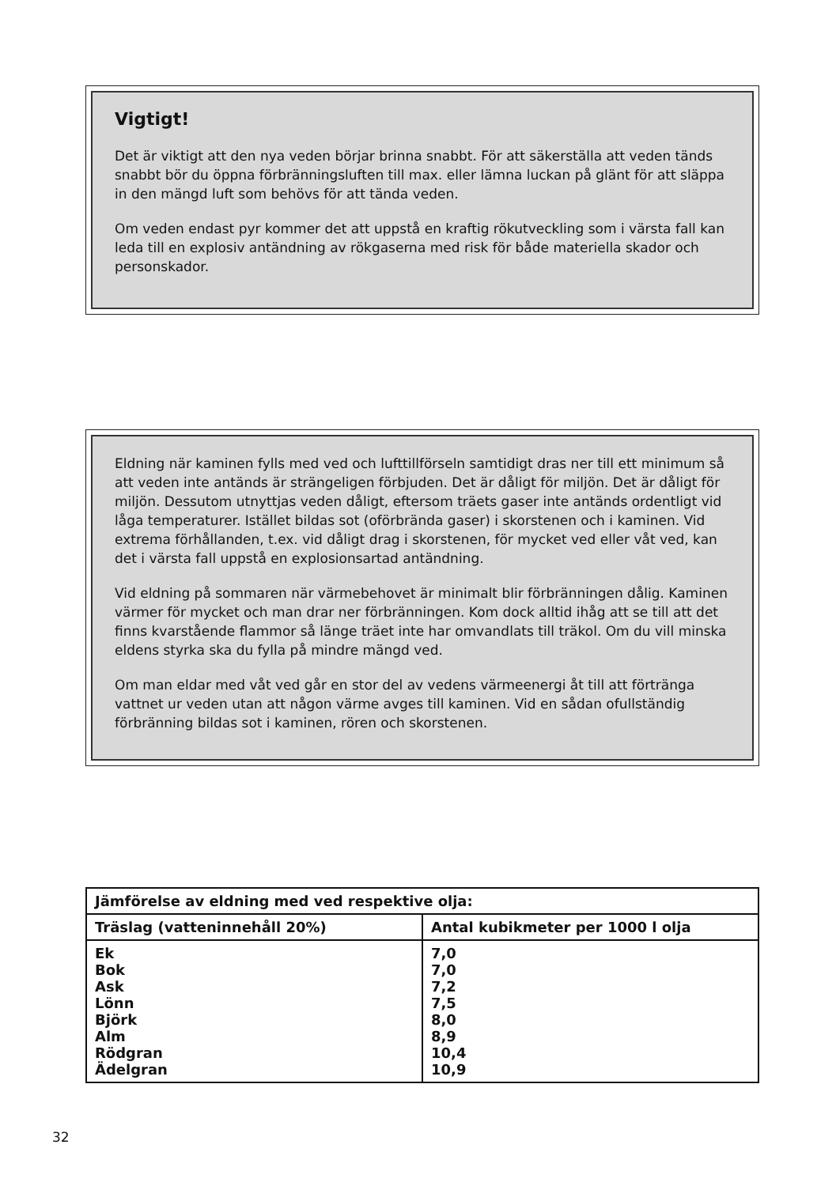Vigtigt!
Det är viktigt att den nya veden börjar brinna snabbt. För att säkerställa att veden tänds snabbt bör du öppna förbränningsluften till max. eller lämna luckan på glänt för att släppa in den mängd luft som behövs för att tända veden.
Om veden endast pyr kommer det att uppstå en kraftig rökutveckling som i värsta fall kan leda till en explosiv antändning av rökgaserna med risk för både materiella skador och personskador.
Eldning när kaminen fylls med ved och lufttillförseln samtidigt dras ner till ett minimum så att veden inte antänds är strängeligen förbjuden. Det är dåligt för miljön. Det är dåligt för miljön. Dessutom utnyttjas veden dåligt, eftersom träets gaser inte antänds ordentligt vid låga temperaturer. Istället bildas sot (oförbrända gaser) i skorstenen och i kaminen. Vid extrema förhållanden, t.ex. vid dåligt drag i skorstenen, för mycket ved eller våt ved, kan det i värsta fall uppstå en explosionsartad antändning.
Vid eldning på sommaren när värmebehovet är minimalt blir förbränningen dålig. Kaminen värmer för mycket och man drar ner förbränningen. Kom dock alltid ihåg att se till att det finns kvarstående flammor så länge träet inte har omvandlats till träkol. Om du vill minska eldens styrka ska du fylla på mindre mängd ved.
Om man eldar med våt ved går en stor del av vedens värmeenergi åt till att förtränga vattnet ur veden utan att någon värme avges till kaminen. Vid en sådan ofullständig förbränning bildas sot i kaminen, rören och skorstenen.
| Jämförelse av eldning med ved respektive olja: | |
| --- | --- |
| Träslag (vatteninnehåll 20%) | Antal kubikmeter per 1000 l olja |
| Ek Bok Ask Lönn Björk Alm Rödgran Ädelgran | 7,0 7,0 7,2 7,5 8,0 8,9 10,4 10,9 |
32